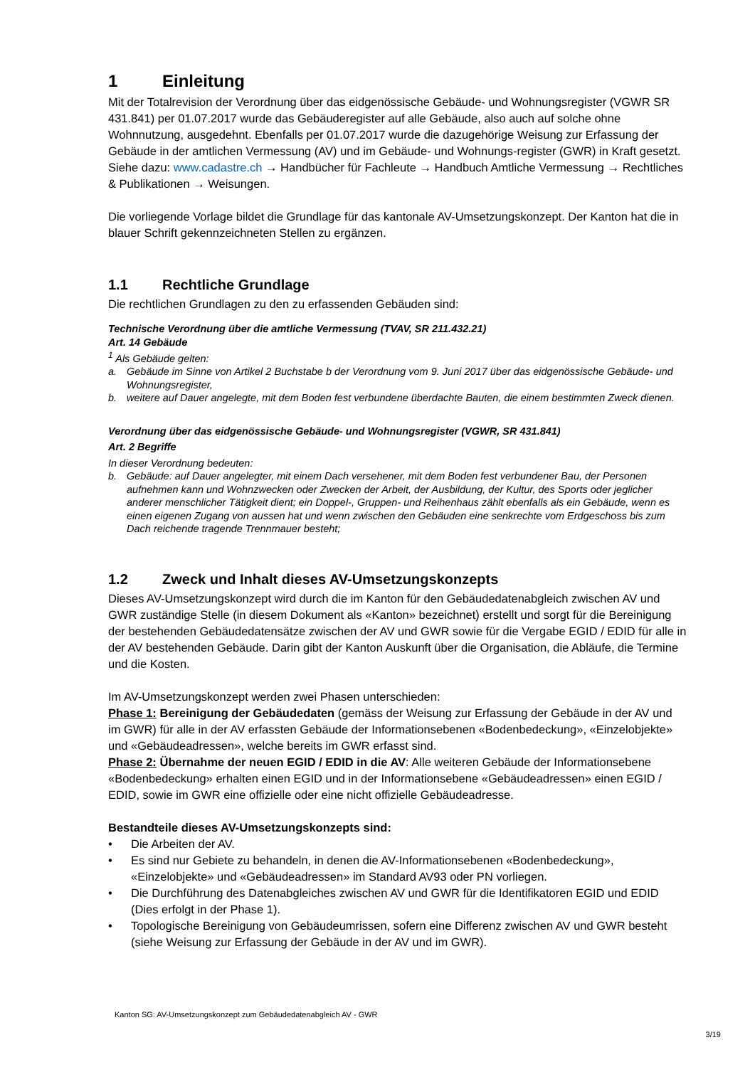1 Einleitung
Mit der Totalrevision der Verordnung über das eidgenössische Gebäude- und Wohnungsregister (VGWR SR 431.841) per 01.07.2017 wurde das Gebäuderegister auf alle Gebäude, also auch auf solche ohne Wohnnutzung, ausgedehnt. Ebenfalls per 01.07.2017 wurde die dazugehörige Weisung zur Erfassung der Gebäude in der amtlichen Vermessung (AV) und im Gebäude- und Wohnungs-register (GWR) in Kraft gesetzt. Siehe dazu: www.cadastre.ch → Handbücher für Fachleute → Handbuch Amtliche Vermessung → Rechtliches & Publikationen → Weisungen.
Die vorliegende Vorlage bildet die Grundlage für das kantonale AV-Umsetzungskonzept. Der Kanton hat die in blauer Schrift gekennzeichneten Stellen zu ergänzen.
1.1 Rechtliche Grundlage
Die rechtlichen Grundlagen zu den zu erfassenden Gebäuden sind:
Technische Verordnung über die amtliche Vermessung (TVAV, SR 211.432.21)
Art. 14 Gebäude
<sup>1</sup> Als Gebäude gelten:
a. Gebäude im Sinne von Artikel 2 Buchstabe b der Verordnung vom 9. Juni 2017 über das eidgenössische Gebäude- und Wohnungsregister,
b. weitere auf Dauer angelegte, mit dem Boden fest verbundene überdachte Bauten, die einem bestimmten Zweck dienen.
Verordnung über das eidgenössische Gebäude- und Wohnungsregister (VGWR, SR 431.841)
Art. 2 Begriffe
In dieser Verordnung bedeuten:
b. Gebäude: auf Dauer angelegter, mit einem Dach versehener, mit dem Boden fest verbundener Bau, der Personen aufnehmen kann und Wohnzwecken oder Zwecken der Arbeit, der Ausbildung, der Kultur, des Sports oder jeglicher anderer menschlicher Tätigkeit dient; ein Doppel-, Gruppen- und Reihenhaus zählt ebenfalls als ein Gebäude, wenn es einen eigenen Zugang von aussen hat und wenn zwischen den Gebäuden eine senkrechte vom Erdgeschoss bis zum Dach reichende tragende Trennmauer besteht;
1.2 Zweck und Inhalt dieses AV-Umsetzungskonzepts
Dieses AV-Umsetzungskonzept wird durch die im Kanton für den Gebäudedatenabgleich zwischen AV und GWR zuständige Stelle (in diesem Dokument als «Kanton» bezeichnet) erstellt und sorgt für die Bereinigung der bestehenden Gebäudedatensätze zwischen der AV und GWR sowie für die Vergabe EGID / EDID für alle in der AV bestehenden Gebäude. Darin gibt der Kanton Auskunft über die Organisation, die Abläufe, die Termine und die Kosten.
Im AV-Umsetzungskonzept werden zwei Phasen unterschieden:
Phase 1: Bereinigung der Gebäudedaten (gemäss der Weisung zur Erfassung der Gebäude in der AV und im GWR) für alle in der AV erfassten Gebäude der Informationsebenen «Bodenbedeckung», «Einzelobjekte» und «Gebäudeadressen», welche bereits im GWR erfasst sind.
Phase 2: Übernahme der neuen EGID / EDID in die AV: Alle weiteren Gebäude der Informationsebene «Bodenbedeckung» erhalten einen EGID und in der Informationsebene «Gebäudeadressen» einen EGID / EDID, sowie im GWR eine offizielle oder eine nicht offizielle Gebäudeadresse.
Bestandteile dieses AV-Umsetzungskonzepts sind:
• Die Arbeiten der AV.
• Es sind nur Gebiete zu behandeln, in denen die AV-Informationsebenen «Bodenbedeckung», «Einzelobjekte» und «Gebäudeadressen» im Standard AV93 oder PN vorliegen.
• Die Durchführung des Datenabgleiches zwischen AV und GWR für die Identifikatoren EGID und EDID (Dies erfolgt in der Phase 1).
• Topologische Bereinigung von Gebäudeumrissen, sofern eine Differenz zwischen AV und GWR besteht (siehe Weisung zur Erfassung der Gebäude in der AV und im GWR).
Kanton SG: AV-Umsetzungskonzept zum Gebäudedatenabgleich AV - GWR
3/19